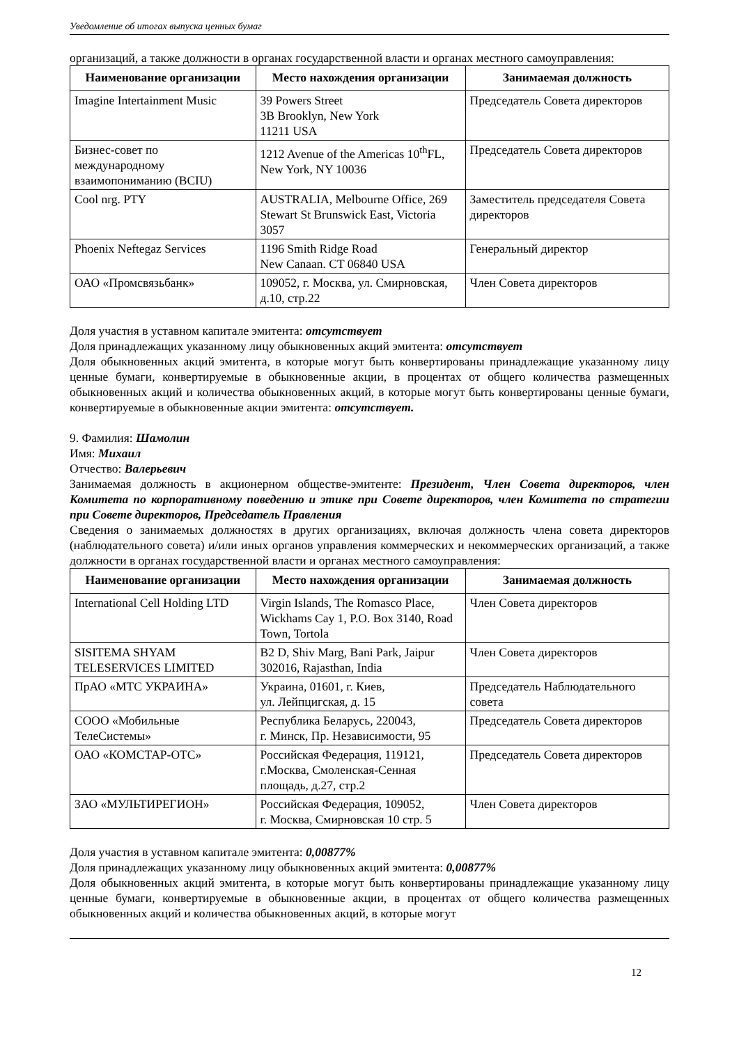Уведомление об итогах выпуска ценных бумаг
организаций, а также должности в органах государственной власти и органах местного самоуправления:
| Наименование организации | Место нахождения организации | Занимаемая должность |
| --- | --- | --- |
| Imagine Intertainment Music | 39 Powers Street 3B Brooklyn, New York 11211 USA | Председатель Совета директоров |
| Бизнес-совет по международному взаимопониманию (BCIU) | 1212 Avenue of the Americas 10<sup>th</sup>FL, New York, NY 10036 | Председатель Совета директоров |
| Cool nrg. PTY | AUSTRALIA, Melbourne Office, 269 Stewart St Brunswick East, Victoria 3057 | Заместитель председателя Совета директоров |
| Phoenix Neftegaz Services | 1196 Smith Ridge Road New Canaan. CT 06840 USA | Генеральный директор |
| ОАО «Промсвязьбанк» | 109052, г. Москва, ул. Смирновская, д.10, стр.22 | Член Совета директоров |
Доля участия в уставном капитале эмитента: отсутствует
Доля принадлежащих указанному лицу обыкновенных акций эмитента: отсутствует
Доля обыкновенных акций эмитента, в которые могут быть конвертированы принадлежащие указанному лицу ценные бумаги, конвертируемые в обыкновенные акции, в процентах от общего количества размещенных обыкновенных акций и количества обыкновенных акций, в которые могут быть конвертированы ценные бумаги, конвертируемые в обыкновенные акции эмитента: отсутствует.
9. Фамилия: Шамолин
Имя: Михаил
Отчество: Валерьевич
Занимаемая должность в акционерном обществе-эмитенте: Президент, Член Совета директоров, член Комитета по корпоративному поведению и этике при Совете директоров, член Комитета по стратегии при Совете директоров, Председатель Правления
Сведения о занимаемых должностях в других организациях, включая должность члена совета директоров (наблюдательного совета) и/или иных органов управления коммерческих и некоммерческих организаций, а также должности в органах государственной власти и органах местного самоуправления:
| Наименование организации | Место нахождения организации | Занимаемая должность |
| --- | --- | --- |
| International Cell Holding LTD | Virgin Islands, The Romasco Place, Wickhams Cay 1, P.O. Box 3140, Road Town, Tortola | Член Совета директоров |
| SISITEMA SHYAM TELESERVICES LIMITED | B2 D, Shiv Marg, Bani Park, Jaipur 302016, Rajasthan, India | Член Совета директоров |
| ПрАО «МТС УКРАИНА» | Украина, 01601, г. Киев, ул. Лейпцигская, д. 15 | Председатель Наблюдательного совета |
| СООО «Мобильные ТелеСистемы» | Республика Беларусь, 220043, г. Минск, Пр. Независимости, 95 | Председатель Совета директоров |
| ОАО «КОМСТАР-ОТС» | Российская Федерация, 119121, г.Москва, Смоленская-Сенная площадь, д.27, стр.2 | Председатель Совета директоров |
| ЗАО «МУЛЬТИРЕГИОН» | Российская Федерация, 109052, г. Москва, Смирновская 10 стр. 5 | Член Совета директоров |
Доля участия в уставном капитале эмитента: 0,00877%
Доля принадлежащих указанному лицу обыкновенных акций эмитента: 0,00877%
Доля обыкновенных акций эмитента, в которые могут быть конвертированы принадлежащие указанному лицу ценные бумаги, конвертируемые в обыкновенные акции, в процентах от общего количества размещенных обыкновенных акций и количества обыкновенных акций, в которые могут
12